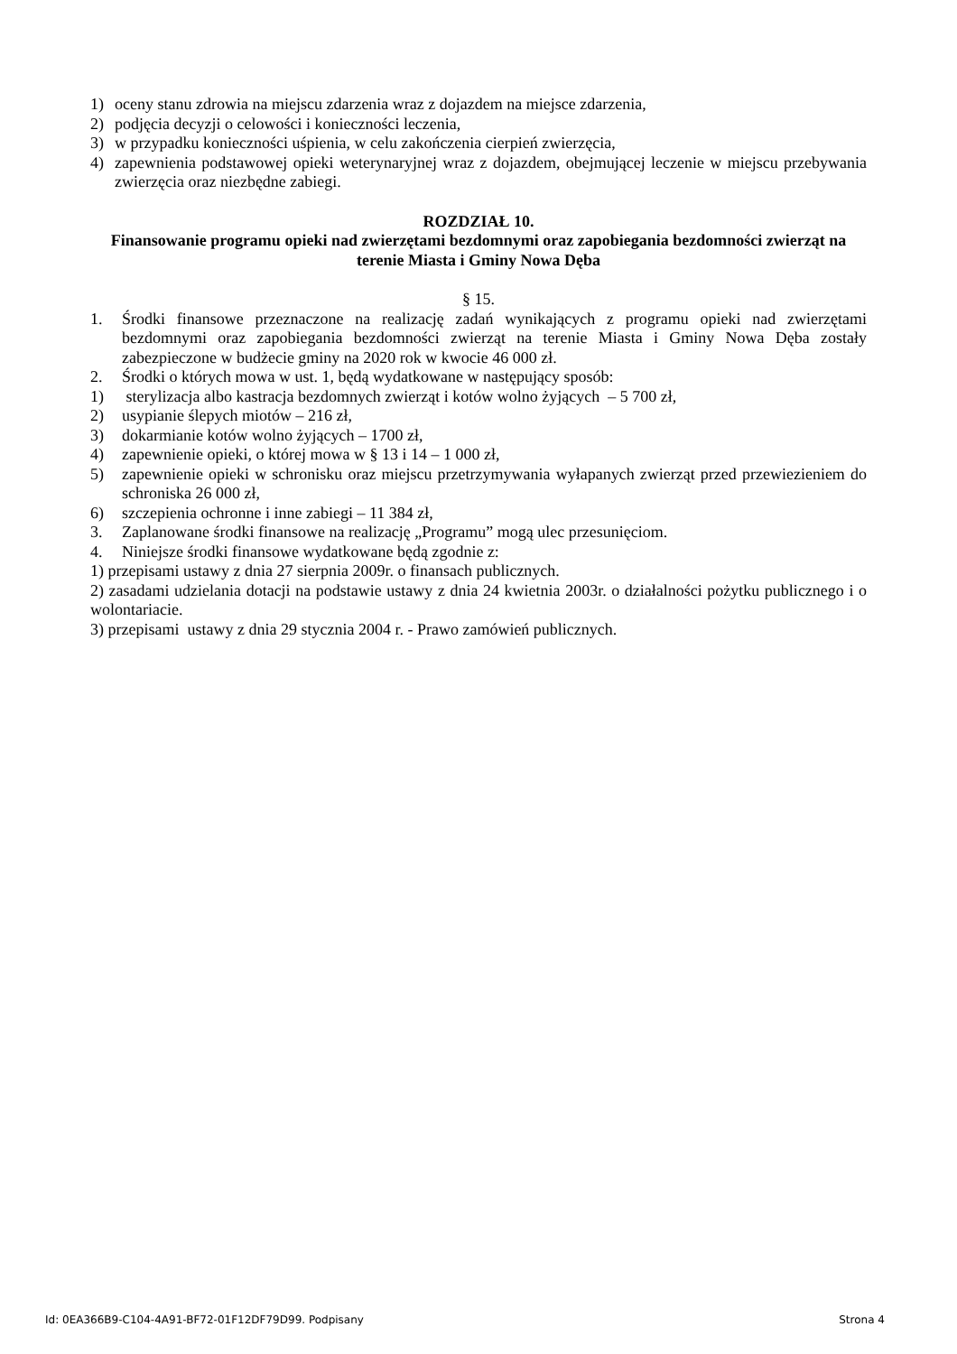1) oceny stanu zdrowia na miejscu zdarzenia wraz z dojazdem na miejsce zdarzenia,
2) podjęcia decyzji o celowości i konieczności leczenia,
3) w przypadku konieczności uśpienia, w celu zakończenia cierpień zwierzęcia,
4) zapewnienia podstawowej opieki weterynaryjnej wraz z dojazdem, obejmującej leczenie w miejscu przebywania zwierzęcia oraz niezbędne zabiegi.
ROZDZIAŁ 10.
Finansowanie programu opieki nad zwierzętami bezdomnymi oraz zapobiegania bezdomności zwierząt na terenie Miasta i Gminy Nowa Dęba
§ 15.
1. Środki finansowe przeznaczone na realizację zadań wynikających z programu opieki nad zwierzętami bezdomnymi oraz zapobiegania bezdomności zwierząt na terenie Miasta i Gminy Nowa Dęba zostały zabezpieczone w budżecie gminy na 2020 rok w kwocie 46 000 zł.
2. Środki o których mowa w ust. 1, będą wydatkowane w następujący sposób:
1) sterylizacja albo kastracja bezdomnych zwierząt i kotów wolno żyjących – 5 700 zł,
2) usypianie ślepych miotów – 216 zł,
3) dokarmianie kotów wolno żyjących – 1700 zł,
4) zapewnienie opieki, o której mowa w § 13 i 14 – 1 000 zł,
5) zapewnienie opieki w schronisku oraz miejscu przetrzymywania wyłapanych zwierząt przed przewiezieniem do schroniska 26 000 zł,
6) szczepienia ochronne i inne zabiegi – 11 384 zł,
3. Zaplanowane środki finansowe na realizację „Programu” mogą ulec przesunięciom.
4. Niniejsze środki finansowe wydatkowane będą zgodnie z:
1) przepisami ustawy z dnia 27 sierpnia 2009r. o finansach publicznych.
2) zasadami udzielania dotacji na podstawie ustawy z dnia 24 kwietnia 2003r. o działalności pożytku publicznego i o wolontariacie.
3) przepisami ustawy z dnia 29 stycznia 2004 r. - Prawo zamówień publicznych.
Id: 0EA366B9-C104-4A91-BF72-01F12DF79D99. Podpisany Strona 4